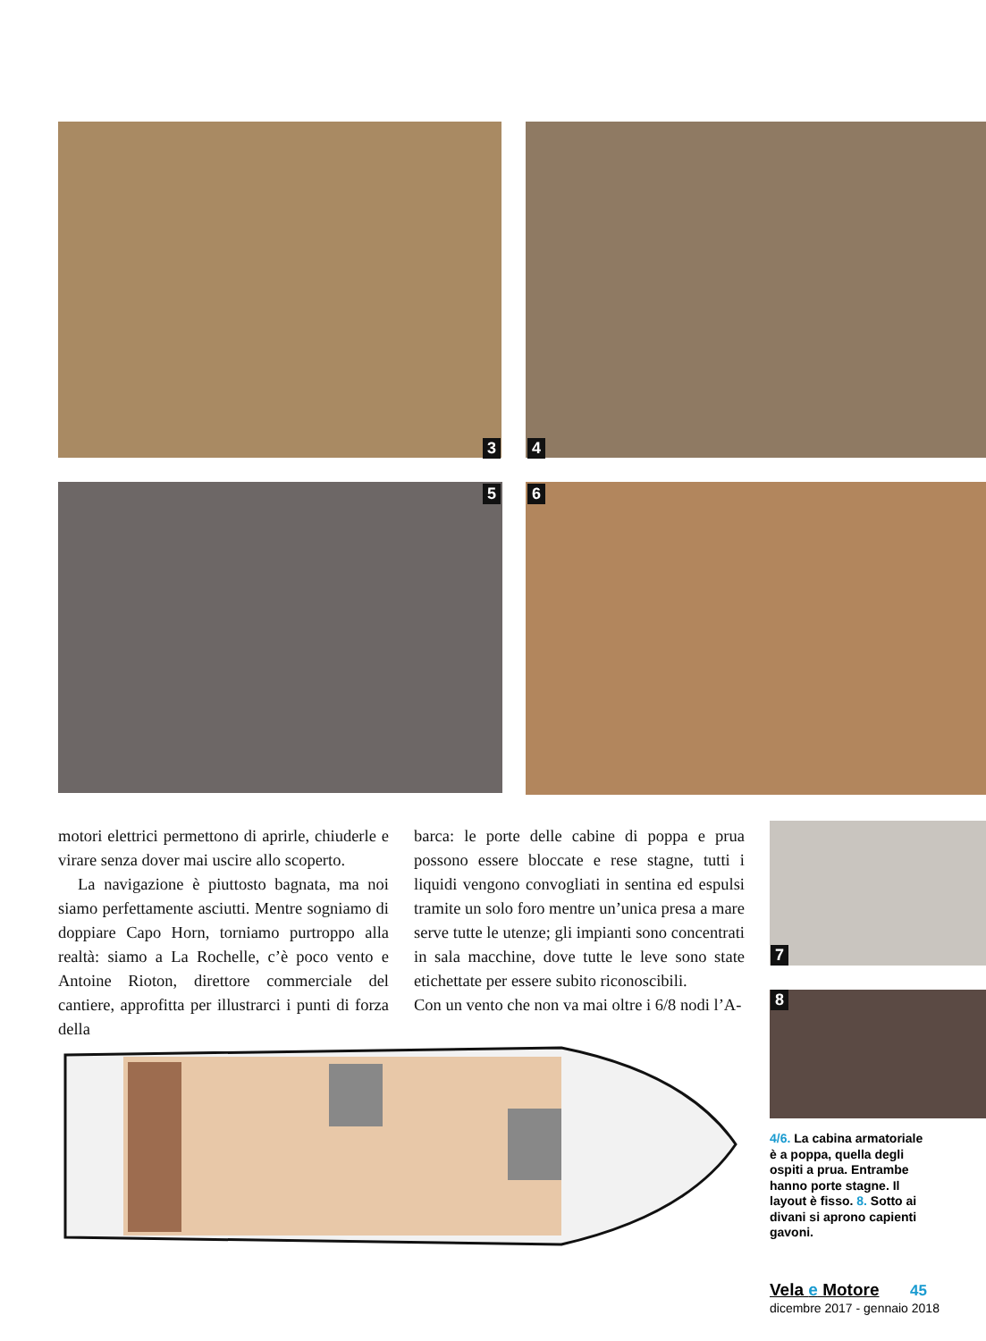3 4
5 6
motori elettrici permettono di aprirle, chiuderle e virare senza dover mai uscire allo scoperto.
La navigazione è piuttosto bagnata, ma noi siamo perfettamente asciutti. Mentre sogniamo di doppiare Capo Horn, torniamo purtroppo alla realtà: siamo a La Rochelle, c’è poco vento e Antoine Rioton, direttore commerciale del cantiere, approfitta per illustrarci i punti di forza della
barca: le porte delle cabine di poppa e prua possono essere bloccate e rese stagne, tutti i liquidi vengono convogliati in sentina ed espulsi tramite un solo foro mentre un’unica presa a mare serve tutte le utenze; gli impianti sono concentrati in sala macchine, dove tutte le leve sono state etichettate per essere subito riconoscibili.
Con un vento che non va mai oltre i 6/8 nodi l’A-
7
8
4/6. La cabina armatoriale è a poppa, quella degli ospiti a prua. Entrambe hanno porte stagne. Il layout è fisso. 8. Sotto ai divani si aprono capienti gavoni.
Vela e Motore 45
dicembre 2017 - gennaio 2018